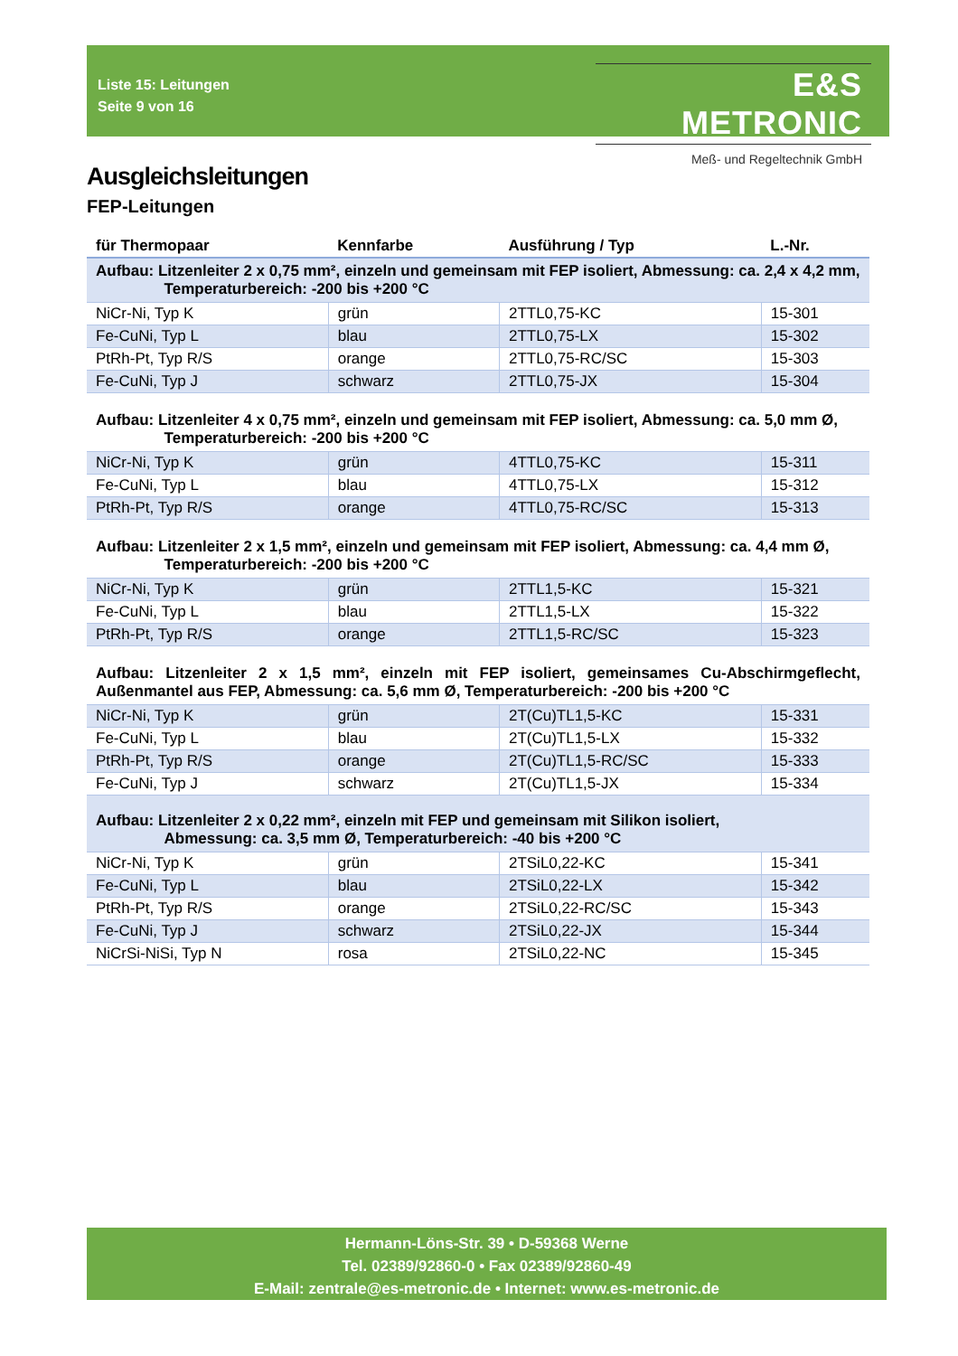Liste 15: Leitungen
Seite 9 von 16
E&S METRONIC
Meß- und Regeltechnik GmbH
Ausgleichsleitungen
FEP-Leitungen
| für Thermopaar | Kennfarbe | Ausführung / Typ | L.-Nr. |
| --- | --- | --- | --- |
| Aufbau: Litzenleiter 2 x 0,75 mm², einzeln und gemeinsam mit FEP isoliert, Abmessung: ca. 2,4 x 4,2 mm, Temperaturbereich: -200 bis +200 °C | | | |
| NiCr-Ni, Typ K | grün | 2TTL0,75-KC | 15-301 |
| Fe-CuNi, Typ L | blau | 2TTL0,75-LX | 15-302 |
| PtRh-Pt, Typ R/S | orange | 2TTL0,75-RC/SC | 15-303 |
| Fe-CuNi, Typ J | schwarz | 2TTL0,75-JX | 15-304 |
| Aufbau: Litzenleiter 4 x 0,75 mm², einzeln und gemeinsam mit FEP isoliert, Abmessung: ca. 5,0 mm Ø, Temperaturbereich: -200 bis +200 °C | | | |
| NiCr-Ni, Typ K | grün | 4TTL0,75-KC | 15-311 |
| Fe-CuNi, Typ L | blau | 4TTL0,75-LX | 15-312 |
| PtRh-Pt, Typ R/S | orange | 4TTL0,75-RC/SC | 15-313 |
| Aufbau: Litzenleiter 2 x 1,5 mm², einzeln und gemeinsam mit FEP isoliert, Abmessung: ca. 4,4 mm Ø, Temperaturbereich: -200 bis +200 °C | | | |
| NiCr-Ni, Typ K | grün | 2TTL1,5-KC | 15-321 |
| Fe-CuNi, Typ L | blau | 2TTL1,5-LX | 15-322 |
| PtRh-Pt, Typ R/S | orange | 2TTL1,5-RC/SC | 15-323 |
| Aufbau: Litzenleiter 2 x 1,5 mm², einzeln mit FEP isoliert, gemeinsames Cu-Abschirmgeflecht, Außenmantel aus FEP, Abmessung: ca. 5,6 mm Ø, Temperaturbereich: -200 bis +200 °C | | | |
| NiCr-Ni, Typ K | grün | 2T(Cu)TL1,5-KC | 15-331 |
| Fe-CuNi, Typ L | blau | 2T(Cu)TL1,5-LX | 15-332 |
| PtRh-Pt, Typ R/S | orange | 2T(Cu)TL1,5-RC/SC | 15-333 |
| Fe-CuNi, Typ J | schwarz | 2T(Cu)TL1,5-JX | 15-334 |
| Aufbau: Litzenleiter 2 x 0,22 mm², einzeln mit FEP und gemeinsam mit Silikon isoliert, Abmessung: ca. 3,5 mm Ø, Temperaturbereich: -40 bis +200 °C | | | |
| NiCr-Ni, Typ K | grün | 2TSiL0,22-KC | 15-341 |
| Fe-CuNi, Typ L | blau | 2TSiL0,22-LX | 15-342 |
| PtRh-Pt, Typ R/S | orange | 2TSiL0,22-RC/SC | 15-343 |
| Fe-CuNi, Typ J | schwarz | 2TSiL0,22-JX | 15-344 |
| NiCrSi-NiSi, Typ N | rosa | 2TSiL0,22-NC | 15-345 |
Hermann-Löns-Str. 39 • D-59368 Werne
Tel. 02389/92860-0 • Fax 02389/92860-49
E-Mail: zentrale@es-metronic.de • Internet: www.es-metronic.de